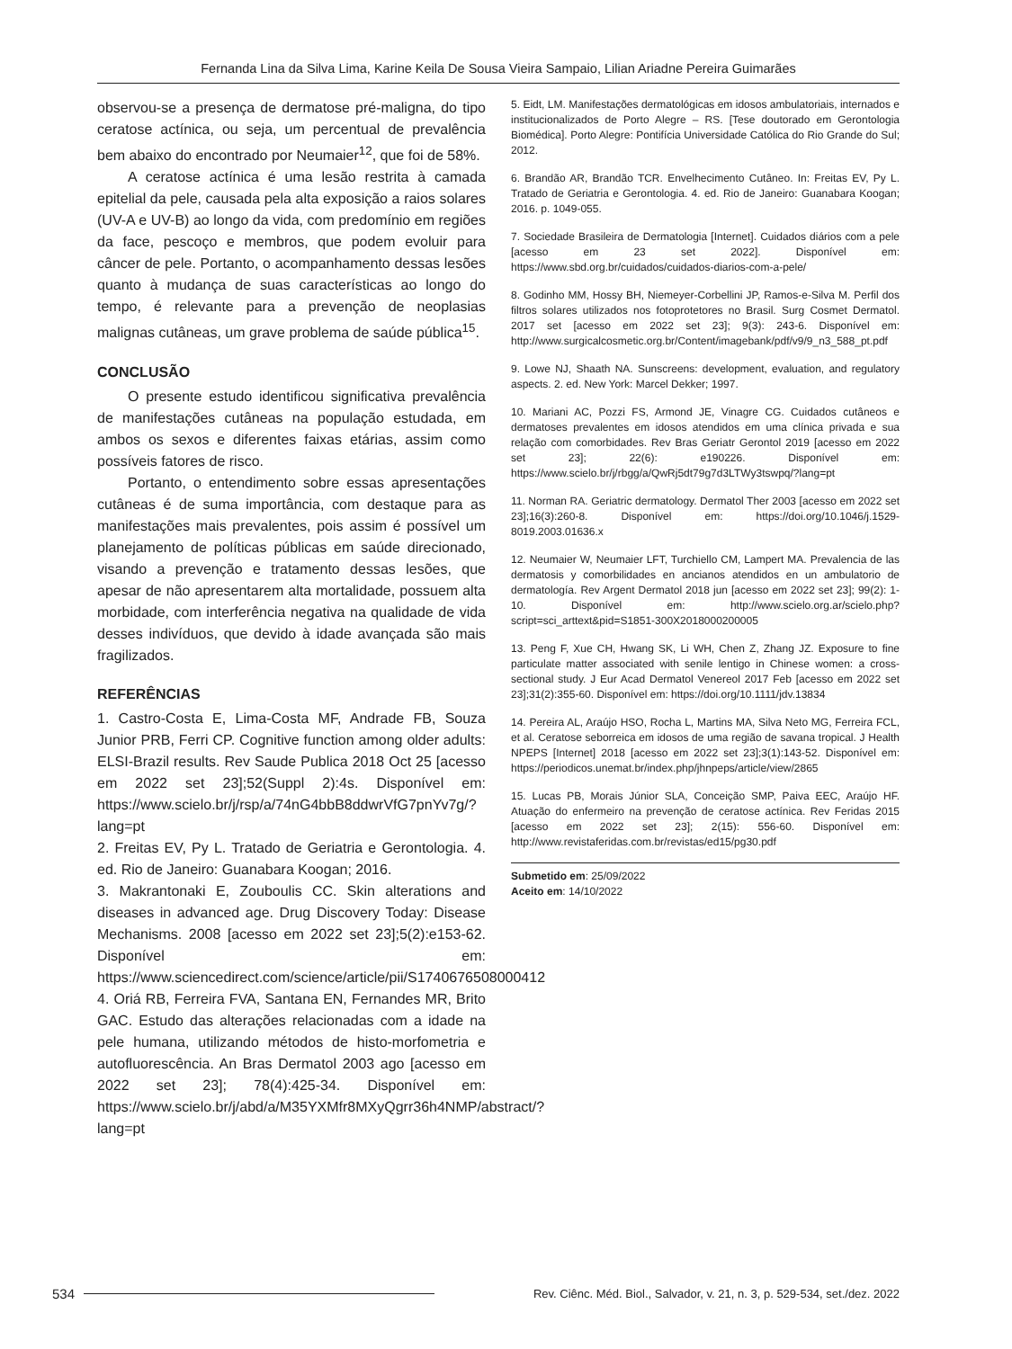Fernanda Lina da Silva Lima, Karine Keila De Sousa Vieira Sampaio, Lilian Ariadne Pereira Guimarães
observou-se a presença de dermatose pré-maligna, do tipo ceratose actínica, ou seja, um percentual de prevalência bem abaixo do encontrado por Neumaier<sup>12</sup>, que foi de 58%.
A ceratose actínica é uma lesão restrita à camada epitelial da pele, causada pela alta exposição a raios solares (UV-A e UV-B) ao longo da vida, com predomínio em regiões da face, pescoço e membros, que podem evoluir para câncer de pele. Portanto, o acompanhamento dessas lesões quanto à mudança de suas características ao longo do tempo, é relevante para a prevenção de neoplasias malignas cutâneas, um grave problema de saúde pública<sup>15</sup>.
CONCLUSÃO
O presente estudo identificou significativa prevalência de manifestações cutâneas na população estudada, em ambos os sexos e diferentes faixas etárias, assim como possíveis fatores de risco.
Portanto, o entendimento sobre essas apresentações cutâneas é de suma importância, com destaque para as manifestações mais prevalentes, pois assim é possível um planejamento de políticas públicas em saúde direcionado, visando a prevenção e tratamento dessas lesões, que apesar de não apresentarem alta mortalidade, possuem alta morbidade, com interferência negativa na qualidade de vida desses indivíduos, que devido à idade avançada são mais fragilizados.
REFERÊNCIAS
1. Castro-Costa E, Lima-Costa MF, Andrade FB, Souza Junior PRB, Ferri CP. Cognitive function among older adults: ELSI-Brazil results. Rev Saude Publica 2018 Oct 25 [acesso em 2022 set 23];52(Suppl 2):4s. Disponível em: https://www.scielo.br/j/rsp/a/74nG4bbB8ddwrVfG7pnYv7g/?lang=pt
2. Freitas EV, Py L. Tratado de Geriatria e Gerontologia. 4. ed. Rio de Janeiro: Guanabara Koogan; 2016.
3. Makrantonaki E, Zouboulis CC. Skin alterations and diseases in advanced age. Drug Discovery Today: Disease Mechanisms. 2008 [acesso em 2022 set 23];5(2):e153-62. Disponível em: https://www.sciencedirect.com/science/article/pii/S1740676508000412
4. Oriá RB, Ferreira FVA, Santana EN, Fernandes MR, Brito GAC. Estudo das alterações relacionadas com a idade na pele humana, utilizando métodos de histo-morfometria e autofluorescência. An Bras Dermatol 2003 ago [acesso em 2022 set 23]; 78(4):425-34. Disponível em: https://www.scielo.br/j/abd/a/M35YXMfr8MXyQgrr36h4NMP/abstract/?lang=pt
5. Eidt, LM. Manifestações dermatológicas em idosos ambulatoriais, internados e institucionalizados de Porto Alegre – RS. [Tese doutorado em Gerontologia Biomédica]. Porto Alegre: Pontifícia Universidade Católica do Rio Grande do Sul; 2012.
6. Brandão AR, Brandão TCR. Envelhecimento Cutâneo. In: Freitas EV, Py L. Tratado de Geriatria e Gerontologia. 4. ed. Rio de Janeiro: Guanabara Koogan; 2016. p. 1049-055.
7. Sociedade Brasileira de Dermatologia [Internet]. Cuidados diários com a pele [acesso em 23 set 2022]. Disponível em: https://www.sbd.org.br/cuidados/cuidados-diarios-com-a-pele/
8. Godinho MM, Hossy BH, Niemeyer-Corbellini JP, Ramos-e-Silva M. Perfil dos filtros solares utilizados nos fotoprotetores no Brasil. Surg Cosmet Dermatol. 2017 set [acesso em 2022 set 23]; 9(3): 243-6. Disponível em: http://www.surgicalcosmetic.org.br/Content/imagebank/pdf/v9/9_n3_588_pt.pdf
9. Lowe NJ, Shaath NA. Sunscreens: development, evaluation, and regulatory aspects. 2. ed. New York: Marcel Dekker; 1997.
10. Mariani AC, Pozzi FS, Armond JE, Vinagre CG. Cuidados cutâneos e dermatoses prevalentes em idosos atendidos em uma clínica privada e sua relação com comorbidades. Rev Bras Geriatr Gerontol 2019 [acesso em 2022 set 23]; 22(6): e190226. Disponível em: https://www.scielo.br/j/rbgg/a/QwRj5dt79g7d3LTWy3tswpq/?lang=pt
11. Norman RA. Geriatric dermatology. Dermatol Ther 2003 [acesso em 2022 set 23];16(3):260-8. Disponível em: https://doi.org/10.1046/j.1529-8019.2003.01636.x
12. Neumaier W, Neumaier LFT, Turchiello CM, Lampert MA. Prevalencia de las dermatosis y comorbilidades en ancianos atendidos en un ambulatorio de dermatología. Rev Argent Dermatol 2018 jun [acesso em 2022 set 23]; 99(2): 1-10. Disponível em: http://www.scielo.org.ar/scielo.php?script=sci_arttext&pid=S1851-300X2018000200005
13. Peng F, Xue CH, Hwang SK, Li WH, Chen Z, Zhang JZ. Exposure to fine particulate matter associated with senile lentigo in Chinese women: a cross-sectional study. J Eur Acad Dermatol Venereol 2017 Feb [acesso em 2022 set 23];31(2):355-60. Disponível em: https://doi.org/10.1111/jdv.13834
14. Pereira AL, Araújo HSO, Rocha L, Martins MA, Silva Neto MG, Ferreira FCL, et al. Ceratose seborreica em idosos de uma região de savana tropical. J Health NPEPS [Internet] 2018 [acesso em 2022 set 23];3(1):143-52. Disponível em: https://periodicos.unemat.br/index.php/jhnpeps/article/view/2865
15. Lucas PB, Morais Júnior SLA, Conceição SMP, Paiva EEC, Araújo HF. Atuação do enfermeiro na prevenção de ceratose actínica. Rev Feridas 2015 [acesso em 2022 set 23]; 2(15): 556-60. Disponível em: http://www.revistaferidas.com.br/revistas/ed15/pg30.pdf
Submetido em: 25/09/2022
Aceito em: 14/10/2022
534 Rev. Ciênc. Méd. Biol., Salvador, v. 21, n. 3, p. 529-534, set./dez. 2022